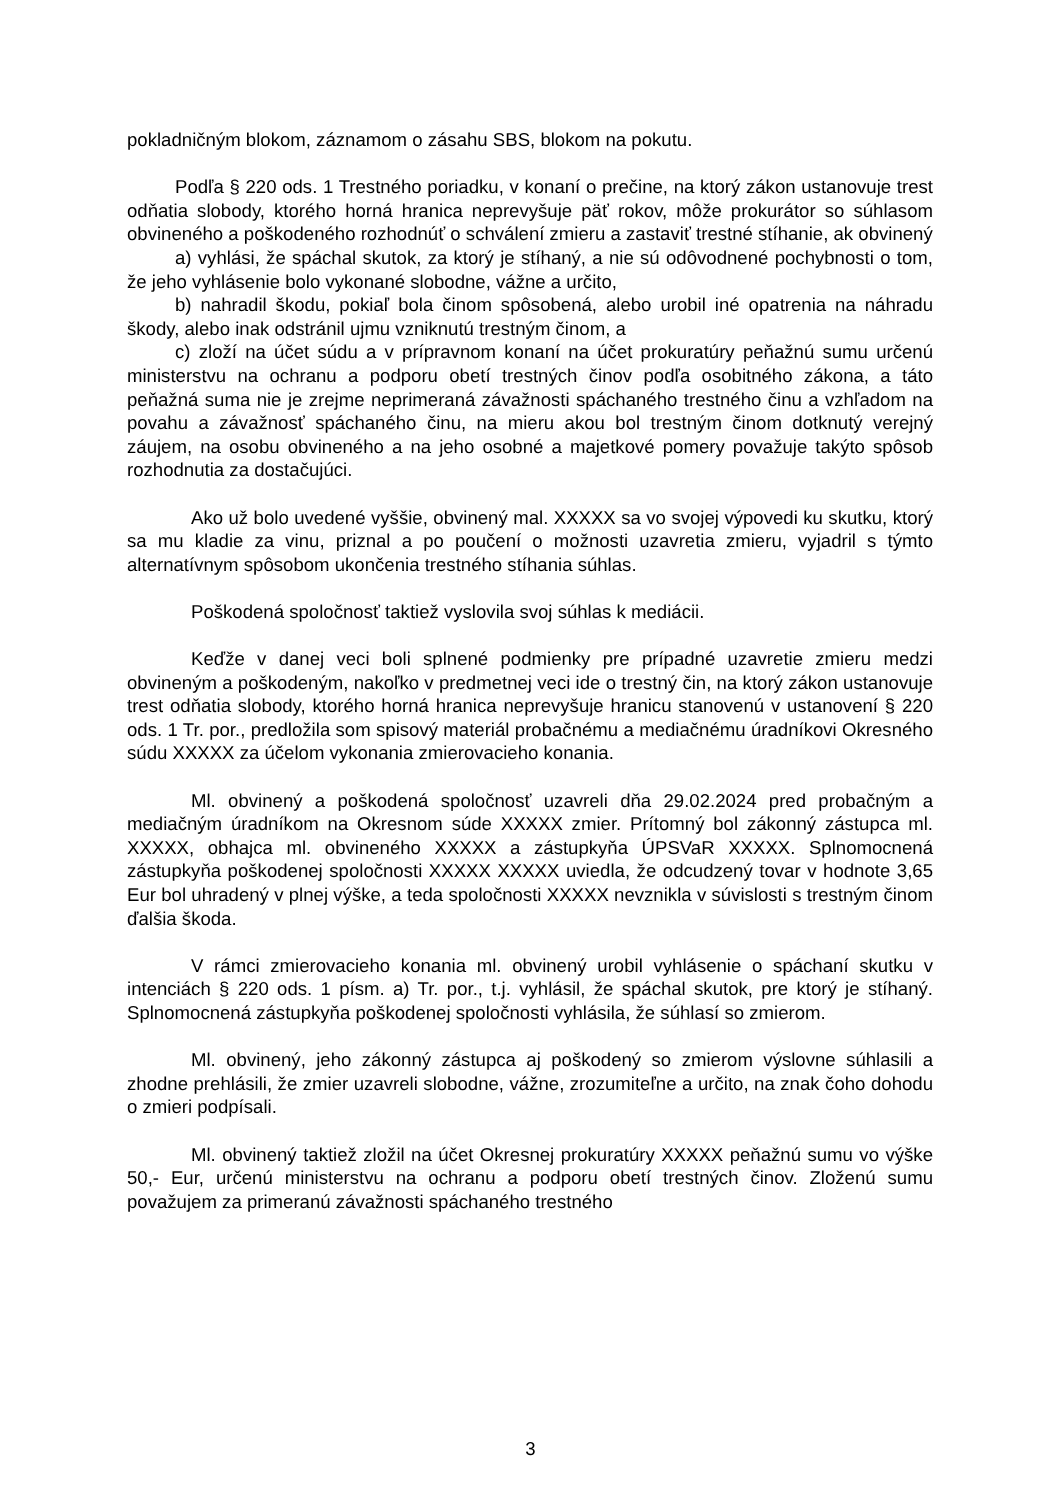pokladničným blokom, záznamom o zásahu SBS, blokom na pokutu.
Podľa § 220 ods. 1 Trestného poriadku, v konaní o prečine, na ktorý zákon ustanovuje trest odňatia slobody, ktorého horná hranica neprevyšuje päť rokov, môže prokurátor so súhlasom obvineného a poškodeného rozhodnúť o schválení zmieru a zastaviť trestné stíhanie, ak obvinený
a) vyhlási, že spáchal skutok, za ktorý je stíhaný, a nie sú odôvodnené pochybnosti o tom, že jeho vyhlásenie bolo vykonané slobodne, vážne a určito,
b) nahradil škodu, pokiaľ bola činom spôsobená, alebo urobil iné opatrenia na náhradu škody, alebo inak odstránil ujmu vzniknutú trestným činom, a
c) zloží na účet súdu a v prípravnom konaní na účet prokuratúry peňažnú sumu určenú ministerstvu na ochranu a podporu obetí trestných činov podľa osobitného zákona, a táto peňažná suma nie je zrejme neprimeraná závažnosti spáchaného trestného činu a vzhľadom na povahu a závažnosť spáchaného činu, na mieru akou bol trestným činom dotknutý verejný záujem, na osobu obvineného a na jeho osobné a majetkové pomery považuje takýto spôsob rozhodnutia za dostačujúci.
Ako už bolo uvedené vyššie, obvinený mal. XXXXX sa vo svojej výpovedi ku skutku, ktorý sa mu kladie za vinu, priznal a po poučení o možnosti uzavretia zmieru, vyjadril s týmto alternatívnym spôsobom ukončenia trestného stíhania súhlas.
Poškodená spoločnosť taktiež vyslovila svoj súhlas k mediácii.
Keďže v danej veci boli splnené podmienky pre prípadné uzavretie zmieru medzi obvineným a poškodeným, nakoľko v predmetnej veci ide o trestný čin, na ktorý zákon ustanovuje trest odňatia slobody, ktorého horná hranica neprevyšuje hranicu stanovenú v ustanovení § 220 ods. 1 Tr. por., predložila som spisový materiál probačnému a mediačnému úradníkovi Okresného súdu XXXXX za účelom vykonania zmierovacieho konania.
Ml. obvinený a poškodená spoločnosť uzavreli dňa 29.02.2024 pred probačným a mediačným úradníkom na Okresnom súde XXXXX zmier. Prítomný bol zákonný zástupca ml. XXXXX, obhajca ml. obvineného XXXXX a zástupkyňa ÚPSVaR XXXXX. Splnomocnená zástupkyňa poškodenej spoločnosti XXXXX XXXXX uviedla, že odcudzený tovar v hodnote 3,65 Eur bol uhradený v plnej výške, a teda spoločnosti XXXXX nevznikla v súvislosti s trestným činom ďalšia škoda.
V rámci zmierovacieho konania ml. obvinený urobil vyhlásenie o spáchaní skutku v intenciách § 220 ods. 1 písm. a) Tr. por., t.j. vyhlásil, že spáchal skutok, pre ktorý je stíhaný. Splnomocnená zástupkyňa poškodenej spoločnosti vyhlásila, že súhlasí so zmierom.
Ml. obvinený, jeho zákonný zástupca aj poškodený so zmierom výslovne súhlasili a zhodne prehlásili, že zmier uzavreli slobodne, vážne, zrozumiteľne a určito, na znak čoho dohodu o zmieri podpísali.
Ml. obvinený taktiež zložil na účet Okresnej prokuratúry XXXXX peňažnú sumu vo výške 50,- Eur, určenú ministerstvu na ochranu a podporu obetí trestných činov. Zloženú sumu považujem za primeranú závažnosti spáchaného trestného
3